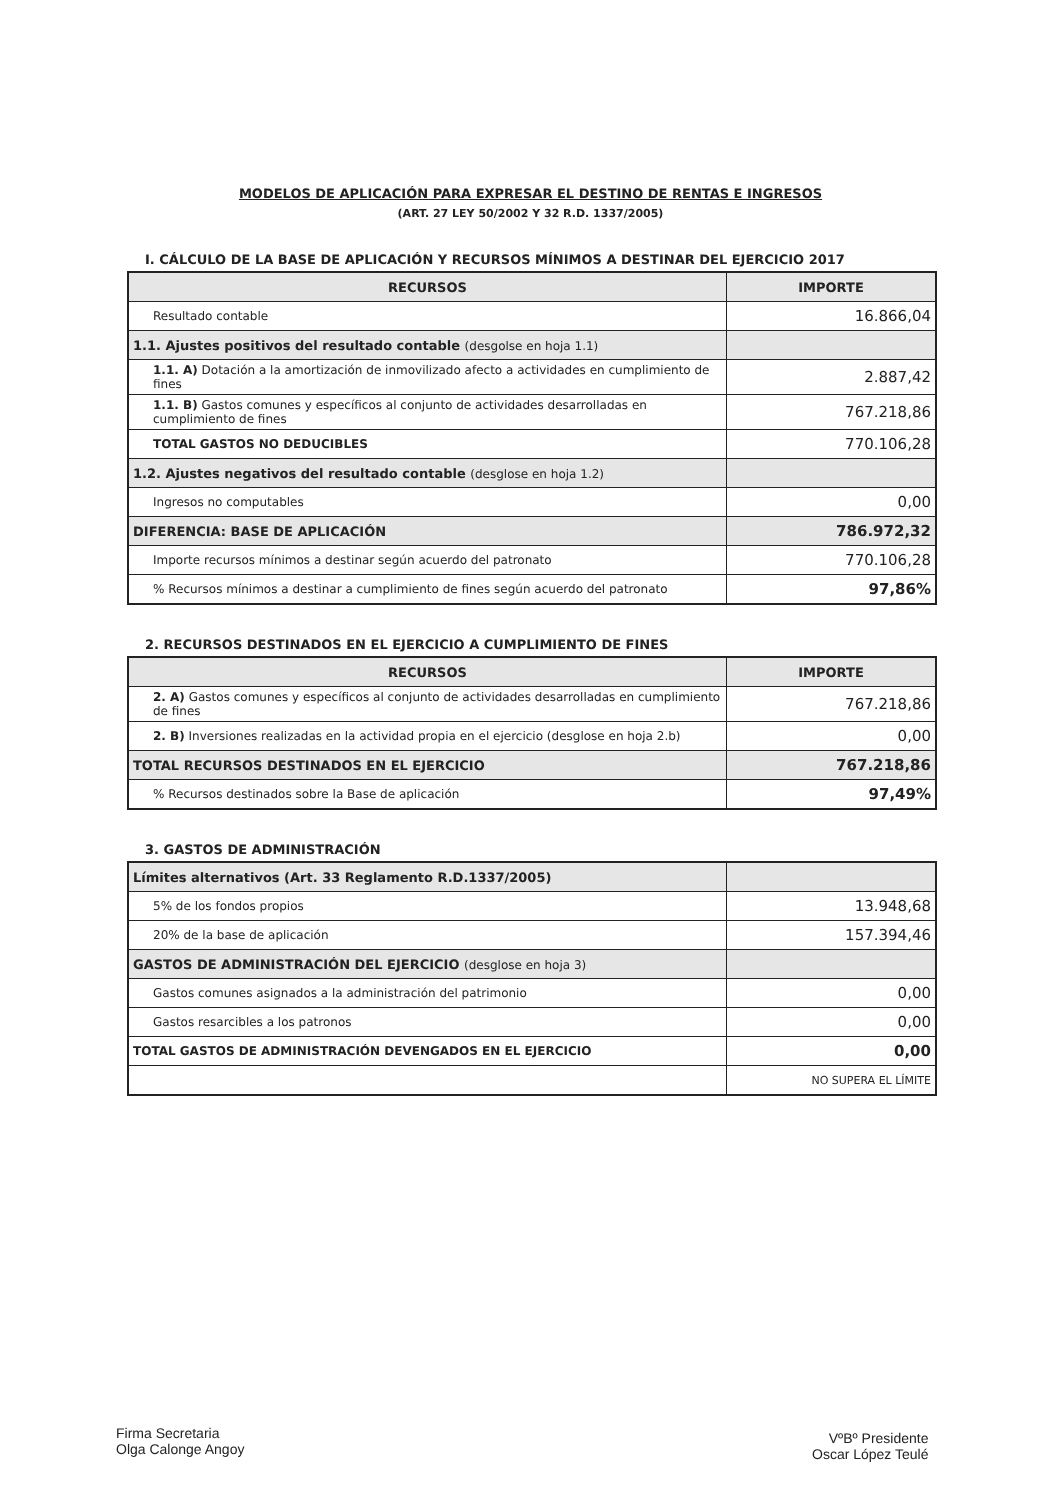MODELOS DE APLICACIÓN PARA EXPRESAR EL DESTINO DE RENTAS E INGRESOS
(ART. 27 LEY 50/2002 Y 32 R.D. 1337/2005)
I. CÁLCULO DE LA BASE DE APLICACIÓN Y RECURSOS MÍNIMOS A DESTINAR DEL EJERCICIO 2017
| RECURSOS | IMPORTE |
| --- | --- |
| Resultado contable | 16.866,04 |
| 1.1. Ajustes positivos del resultado contable (desgolse en hoja 1.1) | |
| 1.1. A) Dotación a la amortización de inmovilizado afecto a actividades en cumplimiento de fines | 2.887,42 |
| 1.1. B) Gastos comunes y específicos al conjunto de actividades desarrolladas en cumplimiento de fines | 767.218,86 |
| TOTAL GASTOS NO DEDUCIBLES | 770.106,28 |
| 1.2. Ajustes negativos del resultado contable (desglose en hoja 1.2) | |
| Ingresos no computables | 0,00 |
| DIFERENCIA: BASE DE APLICACIÓN | 786.972,32 |
| Importe recursos mínimos a destinar según acuerdo del patronato | 770.106,28 |
| % Recursos mínimos a destinar a cumplimiento de fines según acuerdo del patronato | 97,86% |
2. RECURSOS DESTINADOS EN EL EJERCICIO A CUMPLIMIENTO DE FINES
| RECURSOS | IMPORTE |
| --- | --- |
| 2. A) Gastos comunes y específicos al conjunto de actividades desarrolladas en cumplimiento de fines | 767.218,86 |
| 2. B) Inversiones realizadas en la actividad propia en el ejercicio (desglose en hoja 2.b) | 0,00 |
| TOTAL RECURSOS DESTINADOS EN EL EJERCICIO | 767.218,86 |
| % Recursos destinados sobre la Base de aplicación | 97,49% |
3. GASTOS DE ADMINISTRACIÓN
| Límites alternativos (Art. 33 Reglamento R.D.1337/2005) | |
| 5% de los fondos propios | 13.948,68 |
| 20% de la base de aplicación | 157.394,46 |
| GASTOS DE ADMINISTRACIÓN DEL EJERCICIO (desglose en hoja 3) | |
| Gastos comunes asignados a la administración del patrimonio | 0,00 |
| Gastos resarcibles a los patronos | 0,00 |
| TOTAL GASTOS DE ADMINISTRACIÓN DEVENGADOS EN EL EJERCICIO | 0,00 |
| | NO SUPERA EL LÍMITE |
Firma Secretaria
Olga Calonge Angoy
VºBº Presidente
Oscar López Teulé